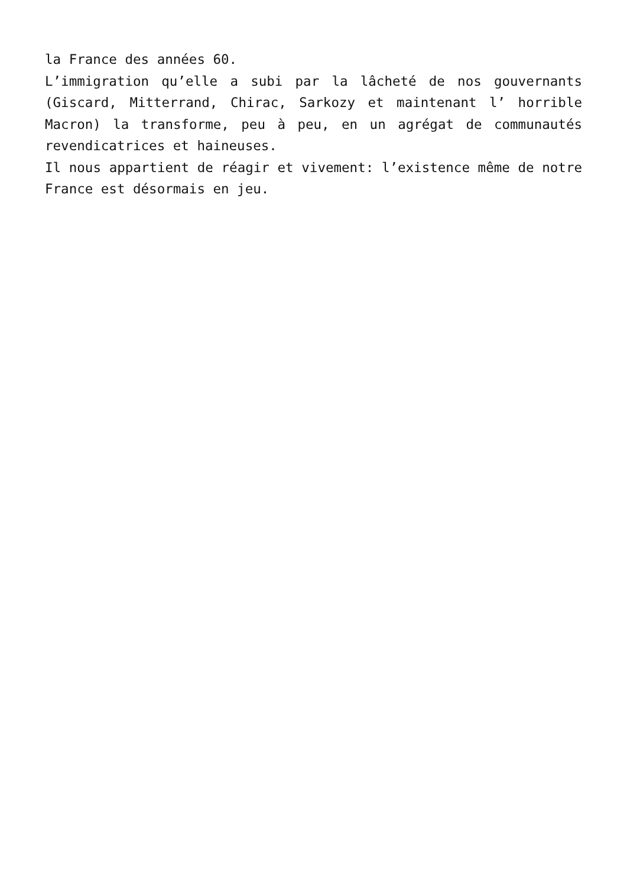la France des années 60.
L’immigration qu’elle a subi par la lâcheté de nos gouvernants (Giscard, Mitterrand, Chirac, Sarkozy et maintenant l’ horrible Macron) la transforme, peu à peu, en un agrégat de communautés revendicatrices et haineuses.
Il nous appartient de réagir et vivement: l’existence même de notre France est désormais en jeu.